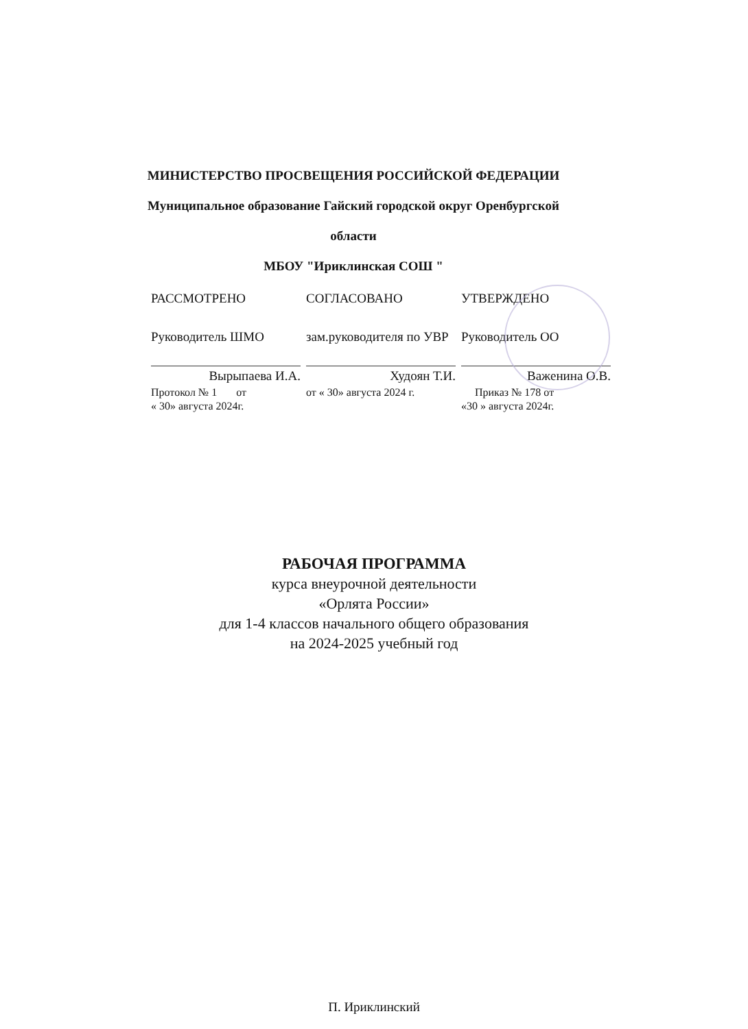МИНИСТЕРСТВО ПРОСВЕЩЕНИЯ РОССИЙСКОЙ ФЕДЕРАЦИИ
Муниципальное образование Гайский городской округ Оренбургской
области
МБОУ "Ириклинская СОШ "
РАССМОТРЕНО
Руководитель ШМО
Вырыпаева И.А.
Протокол № 1 от
« 30» августа 2024г.
СОГЛАСОВАНО
зам.руководителя по УВР
Худоян Т.И.
от « 30» августа 2024 г.
УТВЕРЖДЕНО
Руководитель ОО
Важенина О.В.
Приказ № 178 от
«30 » августа 2024г.
РАБОЧАЯ ПРОГРАММА
курса внеурочной деятельности
«Орлята России»
для 1-4 классов начального общего образования
на 2024-2025 учебный год
П. Ириклинский